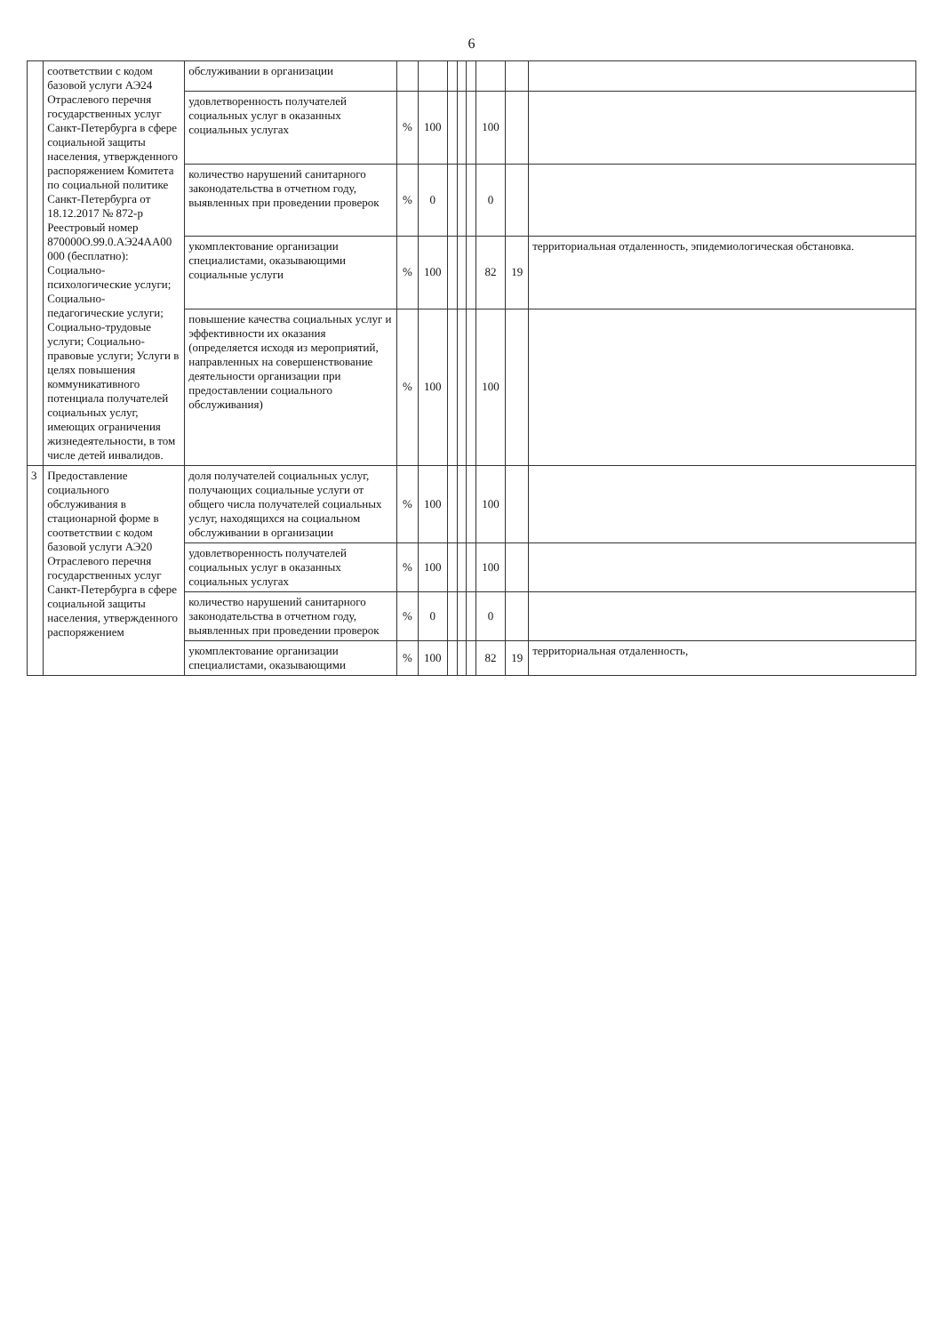6
| | соответствии с кодом базовой услуги АЭ24 Отраслевого перечня государственных услуг Санкт-Петербурга в сфере социальной защиты населения, утвержденного распоряжением Комитета по социальной политике Санкт-Петербурга от 18.12.2017 № 872-р Реестровый номер 870000О.99.0.АЭ24АА00 000 (бесплатно): Социально-психологические услуги; Социально-педагогические услуги; Социально-трудовые услуги; Социально-правовые услуги; Услуги в целях повышения коммуникативного потенциала получателей социальных услуг, имеющих ограничения жизнедеятельности, в том числе детей инвалидов. | обслуживании в организации | | | | | | | | |
| | | удовлетворенность получателей социальных услуг в оказанных социальных услугах | % | 100 | | | | 100 | | |
| | | количество нарушений санитарного законодательства в отчетном году, выявленных при проведении проверок | % | 0 | | | | 0 | | |
| | | укомплектование организации специалистами, оказывающими социальные услуги | % | 100 | | | | 82 | 19 | территориальная отдаленность, эпидемиологическая обстановка. |
| | | повышение качества социальных услуг и эффективности их оказания (определяется исходя из мероприятий, направленных на совершенствование деятельности организации при предоставлении социального обслуживания) | % | 100 | | | | 100 | | |
| 3 | Предоставление социального обслуживания в стационарной форме в соответствии с кодом базовой услуги АЭ20 Отраслевого перечня государственных услуг Санкт-Петербурга в сфере социальной защиты населения, утвержденного распоряжением | доля получателей социальных услуг, получающих социальные услуги от общего числа получателей социальных услуг, находящихся на социальном обслуживании в организации | % | 100 | | | | 100 | | |
| | | удовлетворенность получателей социальных услуг в оказанных социальных услугах | % | 100 | | | | 100 | | |
| | | количество нарушений санитарного законодательства в отчетном году, выявленных при проведении проверок | % | 0 | | | | 0 | | |
| | | укомплектование организации специалистами, оказывающими | % | 100 | | | | 82 | 19 | территориальная отдаленность, |